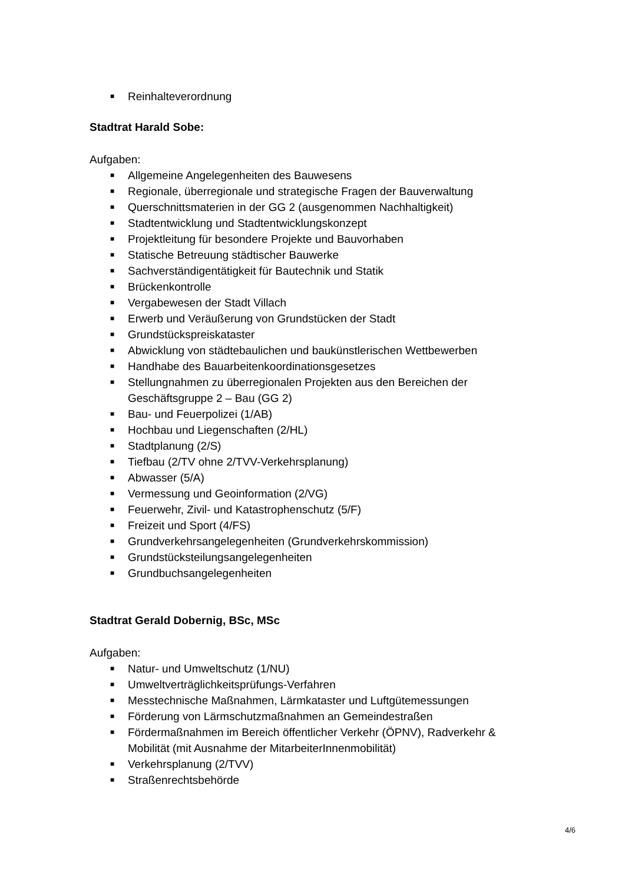■ Reinhalteverordnung
Stadtrat Harald Sobe:
Aufgaben:
■ Allgemeine Angelegenheiten des Bauwesens
■ Regionale, überregionale und strategische Fragen der Bauverwaltung
■ Querschnittsmaterien in der GG 2 (ausgenommen Nachhaltigkeit)
■ Stadtentwicklung und Stadtentwicklungskonzept
■ Projektleitung für besondere Projekte und Bauvorhaben
■ Statische Betreuung städtischer Bauwerke
■ Sachverständigentätigkeit für Bautechnik und Statik
■ Brückenkontrolle
■ Vergabewesen der Stadt Villach
■ Erwerb und Veräußerung von Grundstücken der Stadt
■ Grundstückspreiskataster
■ Abwicklung von städtebaulichen und baukünstlerischen Wettbewerben
■ Handhabe des Bauarbeitenkoordinationsgesetzes
■ Stellungnahmen zu überregionalen Projekten aus den Bereichen der Geschäftsgruppe 2 – Bau (GG 2)
■ Bau- und Feuerpolizei (1/AB)
■ Hochbau und Liegenschaften (2/HL)
■ Stadtplanung (2/S)
■ Tiefbau (2/TV ohne 2/TVV-Verkehrsplanung)
■ Abwasser (5/A)
■ Vermessung und Geoinformation (2/VG)
■ Feuerwehr, Zivil- und Katastrophenschutz (5/F)
■ Freizeit und Sport (4/FS)
■ Grundverkehrsangelegenheiten (Grundverkehrskommission)
■ Grundstücksteilungsangelegenheiten
■ Grundbuchsangelegenheiten
Stadtrat Gerald Dobernig, BSc, MSc
Aufgaben:
■ Natur- und Umweltschutz (1/NU)
■ Umweltverträglichkeitsprüfungs-Verfahren
■ Messtechnische Maßnahmen, Lärmkataster und Luftgütemessungen
■ Förderung von Lärmschutzmaßnahmen an Gemeindestraßen
■ Fördermaßnahmen im Bereich öffentlicher Verkehr (ÖPNV), Radverkehr & Mobilität (mit Ausnahme der MitarbeiterInnenmobilität)
■ Verkehrsplanung (2/TVV)
■ Straßenrechtsbehörde
4/6